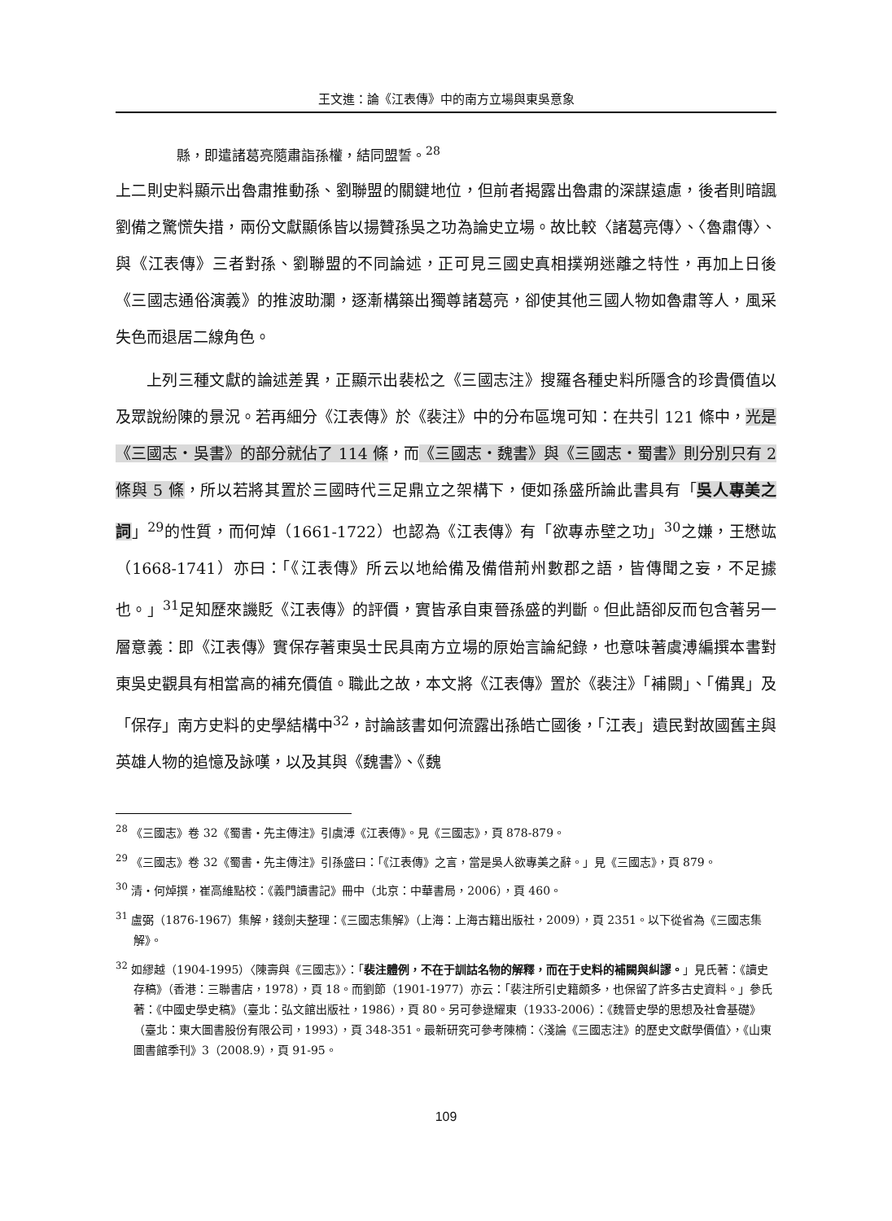王文進：論《江表傳》中的南方立場與東吳意象
縣，即遣諸葛亮隨肅詣孫權，結同盟誓。<sup>28</sup>
上二則史料顯示出魯肅推動孫、劉聯盟的關鍵地位，但前者揭露出魯肅的深謀遠慮，後者則暗諷劉備之驚慌失措，兩份文獻顯係皆以揚贊孫吳之功為論史立場。故比較〈諸葛亮傳〉、〈魯肅傳〉、與《江表傳》三者對孫、劉聯盟的不同論述，正可見三國史真相撲朔迷離之特性，再加上日後《三國志通俗演義》的推波助瀾，逐漸構築出獨尊諸葛亮，卻使其他三國人物如魯肅等人，風采失色而退居二線角色。
上列三種文獻的論述差異，正顯示出裴松之《三國志注》搜羅各種史料所隱含的珍貴價值以及眾說紛陳的景況。若再細分《江表傳》於《裴注》中的分布區塊可知：在共引 121 條中，光是《三國志・吳書》的部分就佔了 114 條，而《三國志・魏書》與《三國志・蜀書》則分別只有 2 條與 5 條，所以若將其置於三國時代三足鼎立之架構下，便如孫盛所論此書具有「吳人專美之詞」<sup>29</sup>的性質，而何焯（1661-1722）也認為《江表傳》有「欲專赤壁之功」<sup>30</sup>之嫌，王懋竑（1668-1741）亦曰：「《江表傳》所云以地給備及備借荊州數郡之語，皆傳聞之妄，不足據也。」<sup>31</sup>足知歷來譏貶《江表傳》的評價，實皆承自東晉孫盛的判斷。但此語卻反而包含著另一層意義：即《江表傳》實保存著東吳士民具南方立場的原始言論紀錄，也意味著虞溥編撰本書對東吳史觀具有相當高的補充價值。職此之故，本文將《江表傳》置於《裴注》「補闕」、「備異」及「保存」南方史料的史學結構中<sup>32</sup>，討論該書如何流露出孫皓亡國後，「江表」遺民對故國舊主與英雄人物的追憶及詠嘆，以及其與《魏書》、《魏
<sup>28</sup> 《三國志》卷 32《蜀書・先主傳注》引虞溥《江表傳》。見《三國志》，頁 878-879。
<sup>29</sup> 《三國志》卷 32《蜀書・先主傳注》引孫盛曰：「《江表傳》之言，當是吳人欲專美之辭。」見《三國志》，頁 879。
<sup>30</sup> 清・何焯撰，崔高維點校：《義門讀書記》冊中（北京：中華書局，2006），頁 460。
<sup>31</sup> 盧弼（1876-1967）集解，錢劍夫整理：《三國志集解》（上海：上海古籍出版社，2009），頁 2351。以下從省為《三國志集解》。
<sup>32</sup> 如繆越（1904-1995）〈陳壽與《三國志》〉：「裴注體例，不在于訓詁名物的解釋，而在于史料的補闕與糾謬。」見氏著：《讀史存稿》（香港：三聯書店，1978），頁 18。而劉節（1901-1977）亦云：「裴注所引史籍頗多，也保留了許多古史資料。」參氏著：《中國史學史稿》（臺北：弘文館出版社，1986），頁 80。另可參逯耀東（1933-2006）：《魏晉史學的思想及社會基礎》（臺北：東大圖書股份有限公司，1993），頁 348-351。最新研究可參考陳楠：〈淺論《三國志注》的歷史文獻學價值〉，《山東圖書館季刊》3（2008.9），頁 91-95。
109